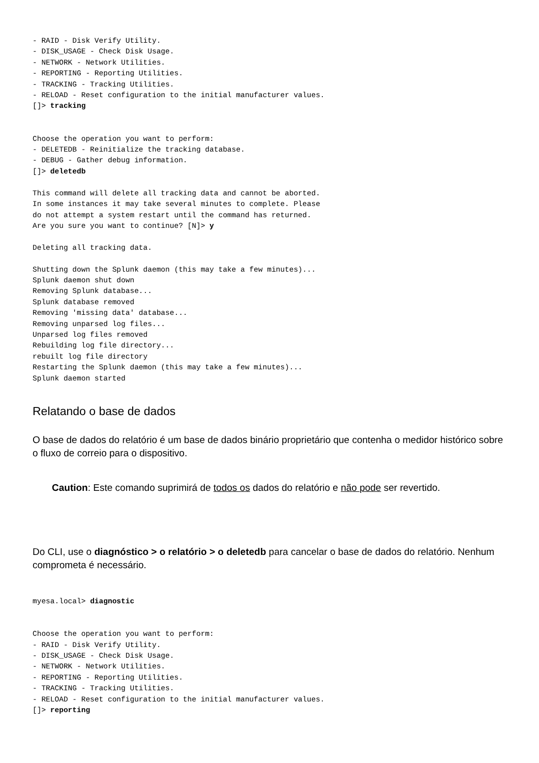- RAID - Disk Verify Utility.
- DISK_USAGE - Check Disk Usage.
- NETWORK - Network Utilities.
- REPORTING - Reporting Utilities.
- TRACKING - Tracking Utilities.
- RELOAD - Reset configuration to the initial manufacturer values.
[]> tracking


Choose the operation you want to perform:
- DELETEDB - Reinitialize the tracking database.
- DEBUG - Gather debug information.
[]> deletedb

This command will delete all tracking data and cannot be aborted.
In some instances it may take several minutes to complete. Please
do not attempt a system restart until the command has returned.
Are you sure you want to continue? [N]> y

Deleting all tracking data.

Shutting down the Splunk daemon (this may take a few minutes)...
Splunk daemon shut down
Removing Splunk database...
Splunk database removed
Removing 'missing data' database...
Removing unparsed log files...
Unparsed log files removed
Rebuilding log file directory...
rebuilt log file directory
Restarting the Splunk daemon (this may take a few minutes)...
Splunk daemon started
Relatando o base de dados
O base de dados do relatório é um base de dados binário proprietário que contenha o medidor histórico sobre o fluxo de correio para o dispositivo.
Caution: Este comando suprimirá de todos os dados do relatório e não pode ser revertido.
Do CLI, use o diagnóstico > o relatório > o deletedb para cancelar o base de dados do relatório. Nenhum comprometa é necessário.
myesa.local> diagnostic


Choose the operation you want to perform:
- RAID - Disk Verify Utility.
- DISK_USAGE - Check Disk Usage.
- NETWORK - Network Utilities.
- REPORTING - Reporting Utilities.
- TRACKING - Tracking Utilities.
- RELOAD - Reset configuration to the initial manufacturer values.
[]> reporting